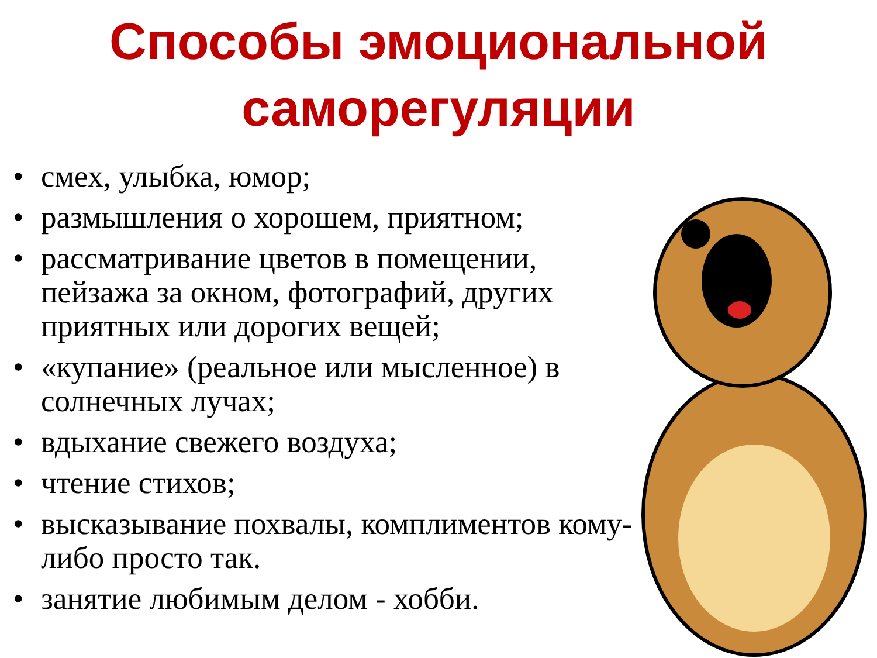Способы эмоциональной саморегуляции
• смех, улыбка, юмор;
• размышления о хорошем, приятном;
• рассматривание цветов в помещении, пейзажа за окном, фотографий, других приятных или дорогих вещей;
• «купание» (реальное или мысленное) в солнечных лучах;
• вдыхание свежего воздуха;
• чтение стихов;
• высказывание похвалы, комплиментов кому-либо просто так.
• занятие любимым делом - хобби.